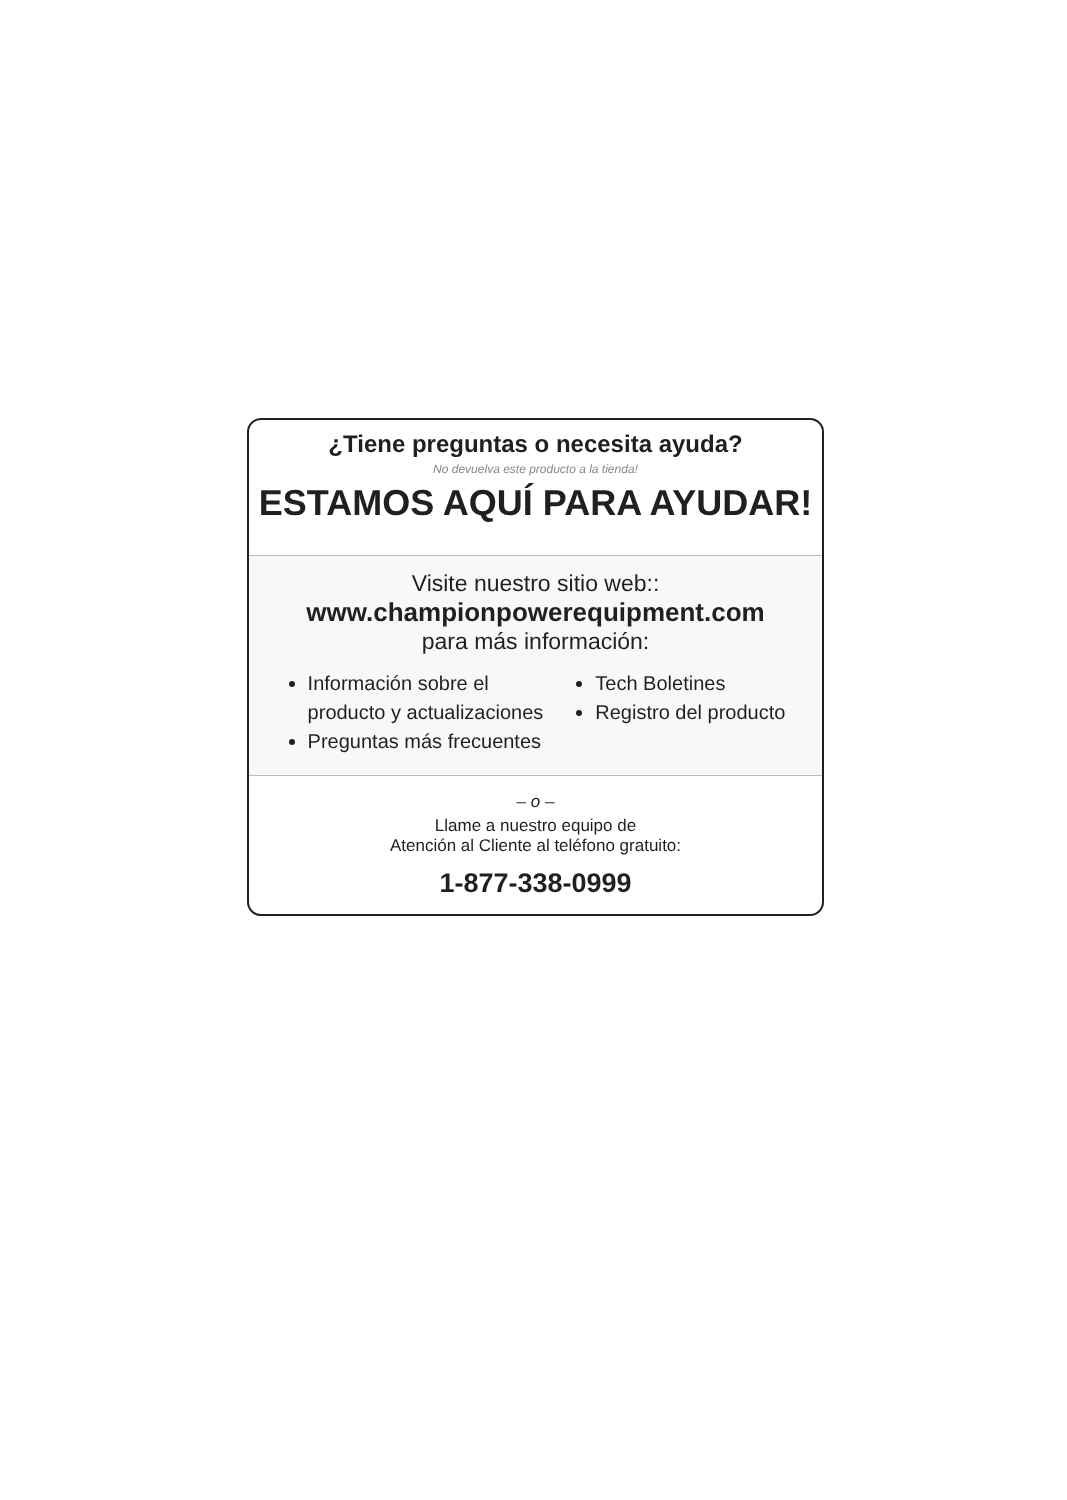¿Tiene preguntas o necesita ayuda?
No devuelva este producto a la tienda!
ESTAMOS AQUÍ PARA AYUDAR!
Visite nuestro sitio web::
www.championpowerequipment.com
para más información:
Información sobre el
producto y actualizaciones
Preguntas más frecuentes
Tech Boletines
Registro del producto
– o –
Llame a nuestro equipo de
Atención al Cliente al teléfono gratuito:
1-877-338-0999